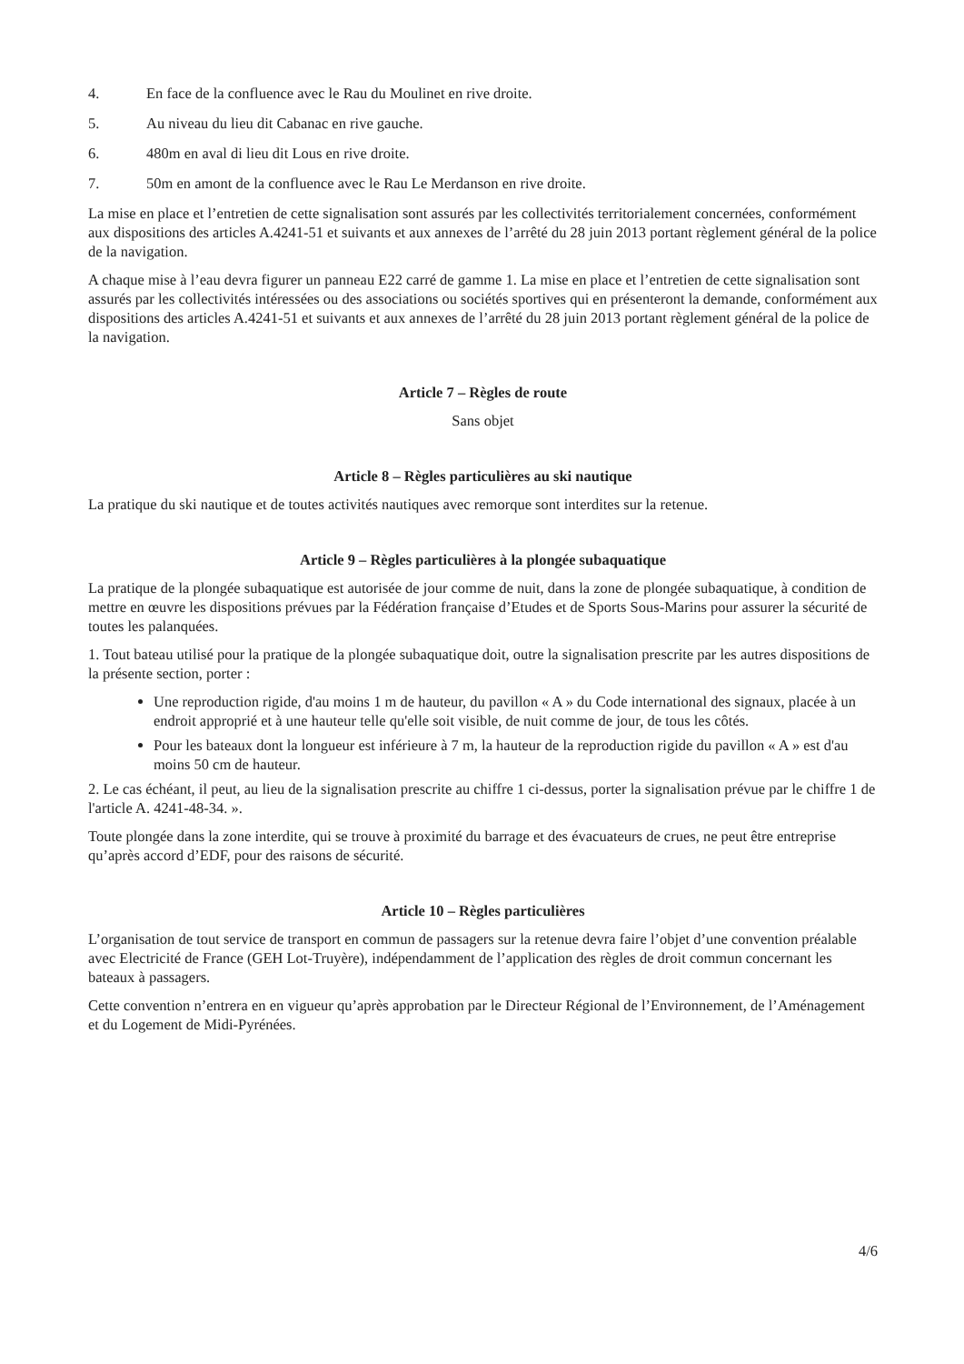4. En face de la confluence avec le Rau du Moulinet en rive droite.
5. Au niveau du lieu dit Cabanac en rive gauche.
6. 480m en aval di lieu dit Lous en rive droite.
7. 50m en amont de la confluence avec le Rau Le Merdanson en rive droite.
La mise en place et l’entretien de cette signalisation sont assurés par les collectivités territorialement concernées, conformément aux dispositions des articles A.4241-51 et suivants et aux annexes de l’arrêté du 28 juin 2013 portant règlement général de la police de la navigation.
A chaque mise à l’eau devra figurer un panneau E22 carré de gamme 1. La mise en place et l’entretien de cette signalisation sont assurés par les collectivités intéressées ou des associations ou sociétés sportives qui en présenteront la demande, conformément aux dispositions des articles A.4241-51 et suivants et aux annexes de l’arrêté du 28 juin 2013 portant règlement général de la police de la navigation.
Article 7 – Règles de route
Sans objet
Article 8 – Règles particulières au ski nautique
La pratique du ski nautique et de toutes activités nautiques avec remorque sont interdites sur la retenue.
Article 9 – Règles particulières à la plongée subaquatique
La pratique de la plongée subaquatique est autorisée de jour comme de nuit, dans la zone de plongée subaquatique, à condition de mettre en œuvre les dispositions prévues par la Fédération française d’Etudes et de Sports Sous-Marins pour assurer la sécurité de toutes les palanquées.
1. Tout bateau utilisé pour la pratique de la plongée subaquatique doit, outre la signalisation prescrite par les autres dispositions de la présente section, porter :
Une reproduction rigide, d'au moins 1 m de hauteur, du pavillon « A » du Code international des signaux, placée à un endroit approprié et à une hauteur telle qu'elle soit visible, de nuit comme de jour, de tous les côtés.
Pour les bateaux dont la longueur est inférieure à 7 m, la hauteur de la reproduction rigide du pavillon « A » est d'au moins 50 cm de hauteur.
2. Le cas échéant, il peut, au lieu de la signalisation prescrite au chiffre 1 ci-dessus, porter la signalisation prévue par le chiffre 1 de l'article A. 4241-48-34. ».
Toute plongée dans la zone interdite, qui se trouve à proximité du barrage et des évacuateurs de crues, ne peut être entreprise qu’après accord d’EDF, pour des raisons de sécurité.
Article 10 – Règles particulières
L’organisation de tout service de transport en commun de passagers sur la retenue devra faire l’objet d’une convention préalable avec Electricité de France (GEH Lot-Truyère), indépendamment de l’application des règles de droit commun concernant les bateaux à passagers.
Cette convention n’entrera en en vigueur qu’après approbation par le Directeur Régional de l’Environnement, de l’Aménagement et du Logement de Midi-Pyrénées.
4/6